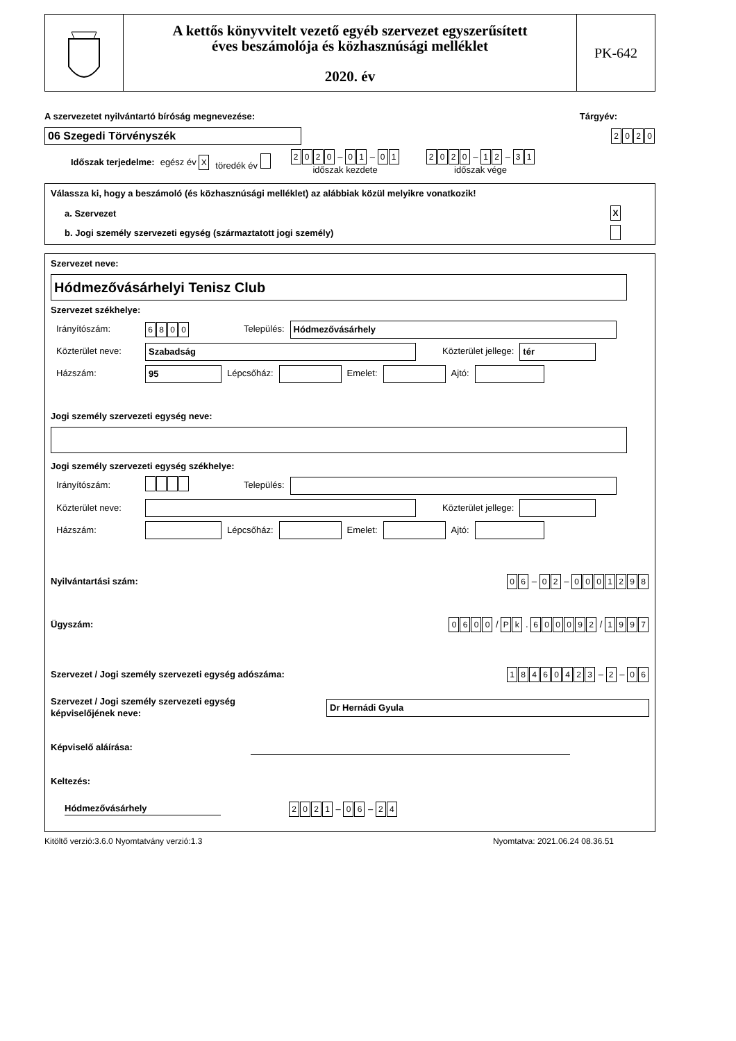A kettős könyvvitelt vezető egyéb szervezet egyszerűsített
éves beszámolója és közhasznúsági melléklet
2020. év
PK-642
A szervezetet nyilvántartó bíróság megnevezése: Tárgyév:
06 Szegedi Törvényszék 2020
Időszak terjedelme: egész év X töredék év 2020 – 0 1 – 0 1
időszak kezdete 2020 – 1 2 – 3 1
időszak vége
Válassza ki, hogy a beszámoló (és közhasznúsági melléklet) az alábbiak közül melyikre vonatkozik!
a. Szervezet X
b. Jogi személy szervezeti egység (származtatott jogi személy)
Szervezet neve:
Hódmezővásárhelyi Tenisz Club
Szervezet székhelye:
Irányítószám: 6800 Település: Hódmezővásárhely
Közterület neve: Szabadság Közterület jellege: tér
Házszám: 95 Lépcsőház: Emelet: Ajtó:
Jogi személy szervezeti egység neve:
Jogi személy szervezeti egység székhelye:
Irányítószám: Település:
Közterület neve: Közterület jellege:
Házszám: Lépcsőház: Emelet: Ajtó:
Nyilvántartási szám: 0 6 – 0 2 – 0001298
Ügyszám: 0600 / P k . 600092 / 1997
Szervezet / Jogi személy szervezeti egység adószáma: 18460423 – 2 – 0 6
Szervezet / Jogi személy szervezeti egység
képviselőjének neve: Dr Hernádi Gyula
Képviselő aláírása:
Keltezés:
Hódmezővásárhely 2021 – 0 6 – 2 4
Kitöltő verzió:3.6.0 Nyomtatvány verzió:1.3 Nyomtatva: 2021.06.24 08.36.51